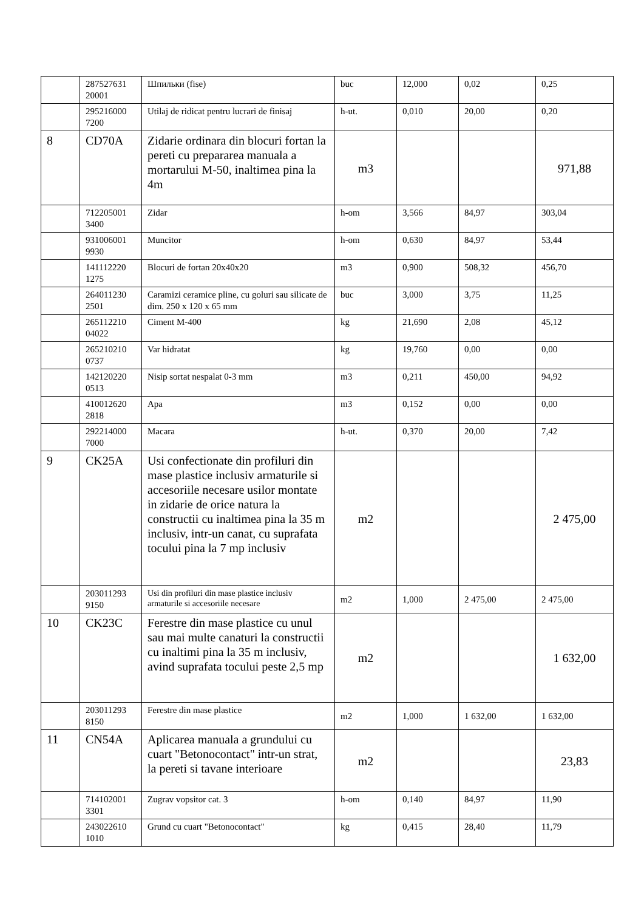| | 287527631 20001 | Шпильки (fise) | buc | 12,000 | 0,02 | 0,25 |
| | 295216000 7200 | Utilaj de ridicat pentru lucrari de finisaj | h-ut. | 0,010 | 20,00 | 0,20 |
| 8 | CD70A | Zidarie ordinara din blocuri fortan la pereti cu prepararea manuala a mortarului M-50, inaltimea pina la 4m | m3 | | | 971,88 |
| | 712205001 3400 | Zidar | h-om | 3,566 | 84,97 | 303,04 |
| | 931006001 9930 | Muncitor | h-om | 0,630 | 84,97 | 53,44 |
| | 141112220 1275 | Blocuri de fortan 20x40x20 | m3 | 0,900 | 508,32 | 456,70 |
| | 264011230 2501 | Caramizi ceramice pline, cu goluri sau silicate de dim. 250 x 120 x 65 mm | buc | 3,000 | 3,75 | 11,25 |
| | 265112210 04022 | Ciment M-400 | kg | 21,690 | 2,08 | 45,12 |
| | 265210210 0737 | Var hidratat | kg | 19,760 | 0,00 | 0,00 |
| | 142120220 0513 | Nisip sortat nespalat 0-3 mm | m3 | 0,211 | 450,00 | 94,92 |
| | 410012620 2818 | Apa | m3 | 0,152 | 0,00 | 0,00 |
| | 292214000 7000 | Macara | h-ut. | 0,370 | 20,00 | 7,42 |
| 9 | CK25A | Usi confectionate din profiluri din mase plastice inclusiv armaturile si accesoriile necesare usilor montate in zidarie de orice natura la constructii cu inaltimea pina la 35 m inclusiv, intr-un canat, cu suprafata tocului pina la 7 mp inclusiv | m2 | | | 2 475,00 |
| | 203011293 9150 | Usi din profiluri din mase plastice inclusiv armaturile si accesoriile necesare | m2 | 1,000 | 2 475,00 | 2 475,00 |
| 10 | CK23C | Ferestre din mase plastice cu unul sau mai multe canaturi la constructii cu inaltimi pina la 35 m inclusiv, avind suprafata tocului peste 2,5 mp | m2 | | | 1 632,00 |
| | 203011293 8150 | Ferestre din mase plastice | m2 | 1,000 | 1 632,00 | 1 632,00 |
| 11 | CN54A | Aplicarea manuala a grundului cu cuart "Betonocontact" intr-un strat, la pereti si tavane interioare | m2 | | | 23,83 |
| | 714102001 3301 | Zugrav vopsitor cat. 3 | h-om | 0,140 | 84,97 | 11,90 |
| | 243022610 1010 | Grund cu cuart "Betonocontact" | kg | 0,415 | 28,40 | 11,79 |